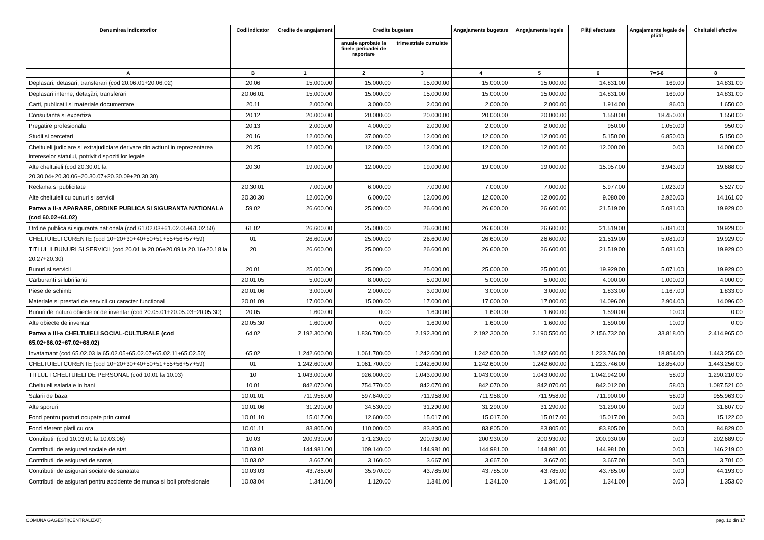| Denumirea indicatorilor | Cod indicator | Credite de angajament | Credite bugetare | | Angajamente bugetare | Angajamente legale | Plăţi efectuate | Angajamente legale de plătit | Cheltuieli efective |
| --- | --- | --- | --- | --- | --- | --- | --- | --- | --- |
| | | | anuale aprobate la finele perioadei de raportare | trimestriale cumulate | | | | | |
| A | B | 1 | 2 | 3 | 4 | 5 | 6 | 7=5-6 | 8 |
| Deplasari, detasari, transferari (cod 20.06.01+20.06.02) | 20.06 | 15.000.00 | 15.000.00 | 15.000.00 | 15.000.00 | 15.000.00 | 14.831.00 | 169.00 | 14.831.00 |
| Deplasari interne, detaşări, transferari | 20.06.01 | 15.000.00 | 15.000.00 | 15.000.00 | 15.000.00 | 15.000.00 | 14.831.00 | 169.00 | 14.831.00 |
| Carti, publicatii si materiale documentare | 20.11 | 2.000.00 | 3.000.00 | 2.000.00 | 2.000.00 | 2.000.00 | 1.914.00 | 86.00 | 1.650.00 |
| Consultanta si expertiza | 20.12 | 20.000.00 | 20.000.00 | 20.000.00 | 20.000.00 | 20.000.00 | 1.550.00 | 18.450.00 | 1.550.00 |
| Pregatire profesionala | 20.13 | 2.000.00 | 4.000.00 | 2.000.00 | 2.000.00 | 2.000.00 | 950.00 | 1.050.00 | 950.00 |
| Studii si cercetari | 20.16 | 12.000.00 | 37.000.00 | 12.000.00 | 12.000.00 | 12.000.00 | 5.150.00 | 6.850.00 | 5.150.00 |
| Cheltuieli judiciare si extrajudiciare derivate din actiuni in reprezentarea intereselor statului, potrivit dispozitiilor legale | 20.25 | 12.000.00 | 12.000.00 | 12.000.00 | 12.000.00 | 12.000.00 | 12.000.00 | 0.00 | 14.000.00 |
| Alte cheltuieli (cod 20.30.01 la 20.30.04+20.30.06+20.30.07+20.30.09+20.30.30) | 20.30 | 19.000.00 | 12.000.00 | 19.000.00 | 19.000.00 | 19.000.00 | 15.057.00 | 3.943.00 | 19.688.00 |
| Reclama si publicitate | 20.30.01 | 7.000.00 | 6.000.00 | 7.000.00 | 7.000.00 | 7.000.00 | 5.977.00 | 1.023.00 | 5.527.00 |
| Alte cheltuieli cu bunuri si servicii | 20.30.30 | 12.000.00 | 6.000.00 | 12.000.00 | 12.000.00 | 12.000.00 | 9.080.00 | 2.920.00 | 14.161.00 |
| Partea a II-a APARARE, ORDINE PUBLICA SI SIGURANTA NATIONALA (cod 60.02+61.02) | 59.02 | 26.600.00 | 25.000.00 | 26.600.00 | 26.600.00 | 26.600.00 | 21.519.00 | 5.081.00 | 19.929.00 |
| Ordine publica si siguranta nationala (cod 61.02.03+61.02.05+61.02.50) | 61.02 | 26.600.00 | 25.000.00 | 26.600.00 | 26.600.00 | 26.600.00 | 21.519.00 | 5.081.00 | 19.929.00 |
| CHELTUIELI CURENTE (cod 10+20+30+40+50+51+55+56+57+59) | 01 | 26.600.00 | 25.000.00 | 26.600.00 | 26.600.00 | 26.600.00 | 21.519.00 | 5.081.00 | 19.929.00 |
| TITLUL II BUNURI SI SERVICII (cod 20.01 la 20.06+20.09 la 20.16+20.18 la 20.27+20.30) | 20 | 26.600.00 | 25.000.00 | 26.600.00 | 26.600.00 | 26.600.00 | 21.519.00 | 5.081.00 | 19.929.00 |
| Bunuri si servicii | 20.01 | 25.000.00 | 25.000.00 | 25.000.00 | 25.000.00 | 25.000.00 | 19.929.00 | 5.071.00 | 19.929.00 |
| Carburanti si lubrifianti | 20.01.05 | 5.000.00 | 8.000.00 | 5.000.00 | 5.000.00 | 5.000.00 | 4.000.00 | 1.000.00 | 4.000.00 |
| Piese de schimb | 20.01.06 | 3.000.00 | 2.000.00 | 3.000.00 | 3.000.00 | 3.000.00 | 1.833.00 | 1.167.00 | 1.833.00 |
| Materiale si prestari de servicii cu caracter functional | 20.01.09 | 17.000.00 | 15.000.00 | 17.000.00 | 17.000.00 | 17.000.00 | 14.096.00 | 2.904.00 | 14.096.00 |
| Bunuri de natura obiectelor de inventar (cod 20.05.01+20.05.03+20.05.30) | 20.05 | 1.600.00 | 0.00 | 1.600.00 | 1.600.00 | 1.600.00 | 1.590.00 | 10.00 | 0.00 |
| Alte obiecte de inventar | 20.05.30 | 1.600.00 | 0.00 | 1.600.00 | 1.600.00 | 1.600.00 | 1.590.00 | 10.00 | 0.00 |
| Partea a III-a CHELTUIELI SOCIAL-CULTURALE (cod 65.02+66.02+67.02+68.02) | 64.02 | 2.192.300.00 | 1.836.700.00 | 2.192.300.00 | 2.192.300.00 | 2.190.550.00 | 2.156.732.00 | 33.818.00 | 2.414.965.00 |
| Invatamant (cod 65.02.03 la 65.02.05+65.02.07+65.02.11+65.02.50) | 65.02 | 1.242.600.00 | 1.061.700.00 | 1.242.600.00 | 1.242.600.00 | 1.242.600.00 | 1.223.746.00 | 18.854.00 | 1.443.256.00 |
| CHELTUIELI CURENTE (cod 10+20+30+40+50+51+55+56+57+59) | 01 | 1.242.600.00 | 1.061.700.00 | 1.242.600.00 | 1.242.600.00 | 1.242.600.00 | 1.223.746.00 | 18.854.00 | 1.443.256.00 |
| TITLUL I CHELTUIELI DE PERSONAL (cod 10.01 la 10.03) | 10 | 1.043.000.00 | 926.000.00 | 1.043.000.00 | 1.043.000.00 | 1.043.000.00 | 1.042.942.00 | 58.00 | 1.290.210.00 |
| Cheltuieli salariale in bani | 10.01 | 842.070.00 | 754.770.00 | 842.070.00 | 842.070.00 | 842.070.00 | 842.012.00 | 58.00 | 1.087.521.00 |
| Salarii de baza | 10.01.01 | 711.958.00 | 597.640.00 | 711.958.00 | 711.958.00 | 711.958.00 | 711.900.00 | 58.00 | 955.963.00 |
| Alte sporuri | 10.01.06 | 31.290.00 | 34.530.00 | 31.290.00 | 31.290.00 | 31.290.00 | 31.290.00 | 0.00 | 31.607.00 |
| Fond pentru posturi ocupate prin cumul | 10.01.10 | 15.017.00 | 12.600.00 | 15.017.00 | 15.017.00 | 15.017.00 | 15.017.00 | 0.00 | 15.122.00 |
| Fond aferent platii cu ora | 10.01.11 | 83.805.00 | 110.000.00 | 83.805.00 | 83.805.00 | 83.805.00 | 83.805.00 | 0.00 | 84.829.00 |
| Contributii (cod 10.03.01 la 10.03.06) | 10.03 | 200.930.00 | 171.230.00 | 200.930.00 | 200.930.00 | 200.930.00 | 200.930.00 | 0.00 | 202.689.00 |
| Contributii de asigurari sociale de stat | 10.03.01 | 144.981.00 | 109.140.00 | 144.981.00 | 144.981.00 | 144.981.00 | 144.981.00 | 0.00 | 146.219.00 |
| Contributii de asigurari de somaj | 10.03.02 | 3.667.00 | 3.160.00 | 3.667.00 | 3.667.00 | 3.667.00 | 3.667.00 | 0.00 | 3.701.00 |
| Contributii de asigurari sociale de sanatate | 10.03.03 | 43.785.00 | 35.970.00 | 43.785.00 | 43.785.00 | 43.785.00 | 43.785.00 | 0.00 | 44.193.00 |
| Contributii de asigurari pentru accidente de munca si boli profesionale | 10.03.04 | 1.341.00 | 1.120.00 | 1.341.00 | 1.341.00 | 1.341.00 | 1.341.00 | 0.00 | 1.353.00 |
COMUNA GAGESTI(CENTRALIZAT) pag. 12 din 17